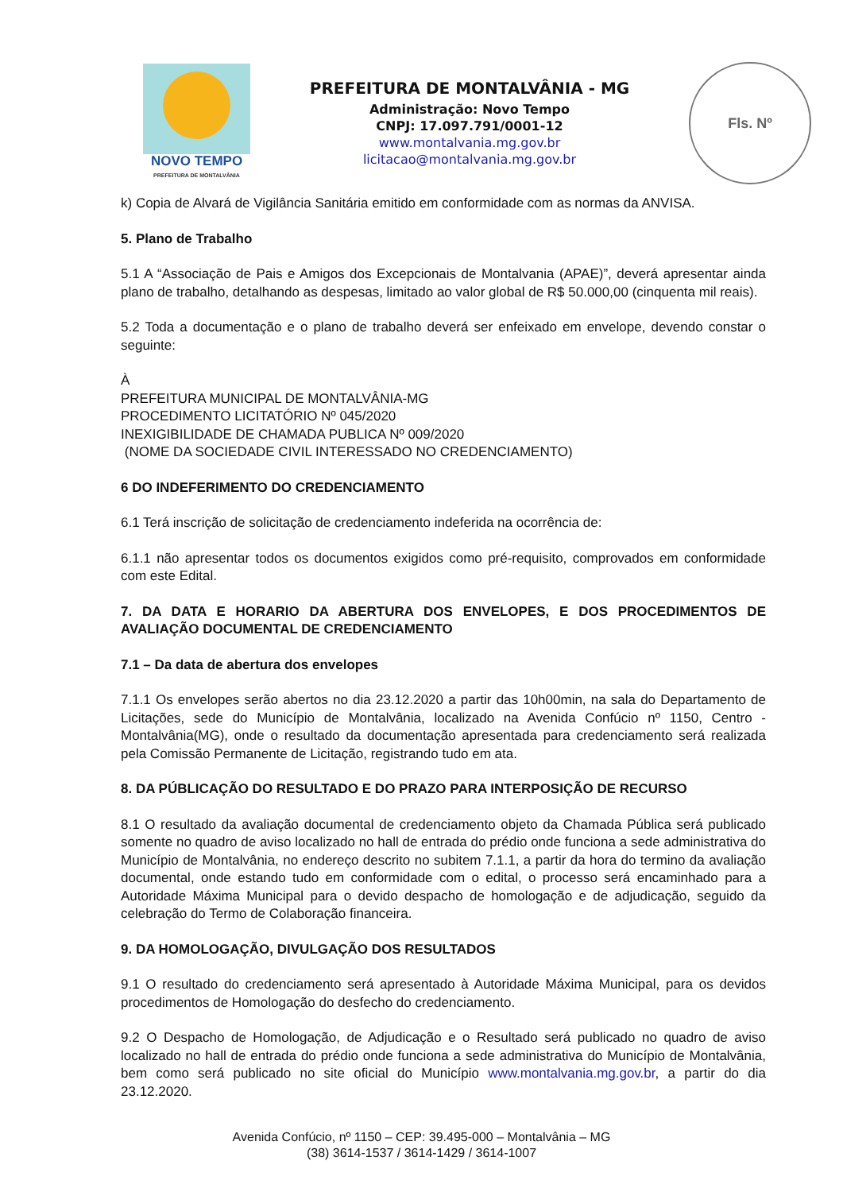NOVO TEMPO
PREFEITURA DE MONTALVÂNIA
PREFEITURA DE MONTALVÂNIA - MG
Administração: Novo Tempo
CNPJ: 17.097.791/0001-12
www.montalvania.mg.gov.br
licitacao@montalvania.mg.gov.br
Fls. Nº
k) Copia de Alvará de Vigilância Sanitária emitido em conformidade com as normas da ANVISA.
5. Plano de Trabalho
5.1 A “Associação de Pais e Amigos dos Excepcionais de Montalvania (APAE)”, deverá apresentar ainda plano de trabalho, detalhando as despesas, limitado ao valor global de R$ 50.000,00 (cinquenta mil reais).
5.2 Toda a documentação e o plano de trabalho deverá ser enfeixado em envelope, devendo constar o seguinte:
À
PREFEITURA MUNICIPAL DE MONTALVÂNIA-MG
PROCEDIMENTO LICITATÓRIO Nº 045/2020
INEXIGIBILIDADE DE CHAMADA PUBLICA Nº 009/2020
(NOME DA SOCIEDADE CIVIL INTERESSADO NO CREDENCIAMENTO)
6 DO INDEFERIMENTO DO CREDENCIAMENTO
6.1 Terá inscrição de solicitação de credenciamento indeferida na ocorrência de:
6.1.1 não apresentar todos os documentos exigidos como pré-requisito, comprovados em conformidade com este Edital.
7. DA DATA E HORARIO DA ABERTURA DOS ENVELOPES, E DOS PROCEDIMENTOS DE AVALIAÇÃO DOCUMENTAL DE CREDENCIAMENTO
7.1 – Da data de abertura dos envelopes
7.1.1 Os envelopes serão abertos no dia 23.12.2020 a partir das 10h00min, na sala do Departamento de Licitações, sede do Município de Montalvânia, localizado na Avenida Confúcio nº 1150, Centro - Montalvânia(MG), onde o resultado da documentação apresentada para credenciamento será realizada pela Comissão Permanente de Licitação, registrando tudo em ata.
8. DA PÚBLICAÇÃO DO RESULTADO E DO PRAZO PARA INTERPOSIÇÃO DE RECURSO
8.1 O resultado da avaliação documental de credenciamento objeto da Chamada Pública será publicado somente no quadro de aviso localizado no hall de entrada do prédio onde funciona a sede administrativa do Município de Montalvânia, no endereço descrito no subitem 7.1.1, a partir da hora do termino da avaliação documental, onde estando tudo em conformidade com o edital, o processo será encaminhado para a Autoridade Máxima Municipal para o devido despacho de homologação e de adjudicação, seguido da celebração do Termo de Colaboração financeira.
9. DA HOMOLOGAÇÃO, DIVULGAÇÃO DOS RESULTADOS
9.1 O resultado do credenciamento será apresentado à Autoridade Máxima Municipal, para os devidos procedimentos de Homologação do desfecho do credenciamento.
9.2 O Despacho de Homologação, de Adjudicação e o Resultado será publicado no quadro de aviso localizado no hall de entrada do prédio onde funciona a sede administrativa do Município de Montalvânia, bem como será publicado no site oficial do Município www.montalvania.mg.gov.br, a partir do dia 23.12.2020.
Avenida Confúcio, nº 1150 – CEP: 39.495-000 – Montalvânia – MG
(38) 3614-1537 / 3614-1429 / 3614-1007